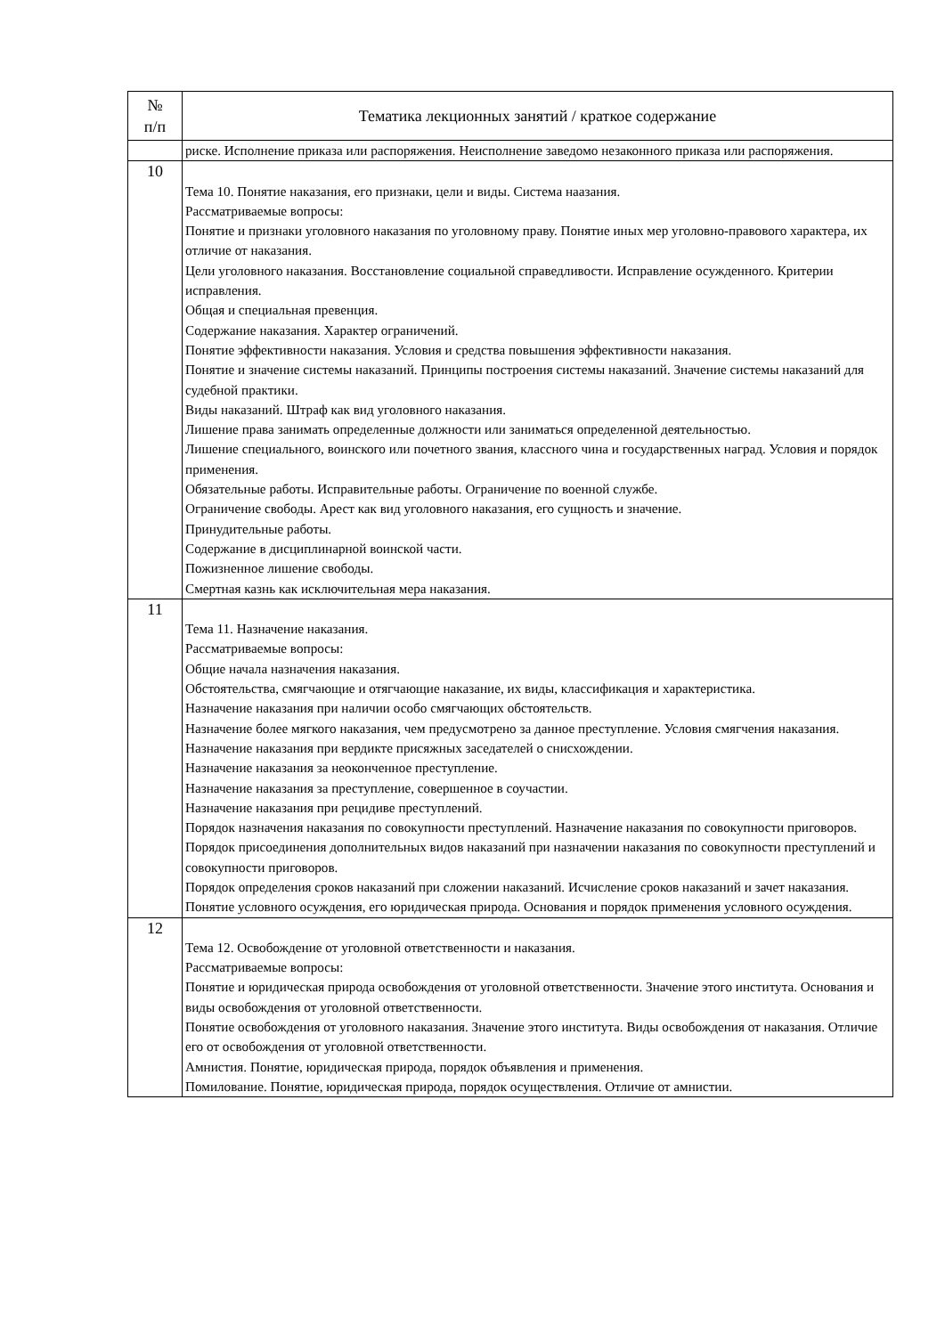| № п/п | Тематика лекционных занятий / краткое содержание |
| --- | --- |
| | риске. Исполнение приказа или распоряжения. Неисполнение заведомо незаконного приказа или распоряжения. |
| 10 | Тема 10. Понятие наказания, его признаки, цели и виды. Система наазания. Рассматриваемые вопросы: Понятие и признаки уголовного наказания по уголовному праву. Понятие иных мер уголовно-правового характера, их отличие от наказания. Цели уголовного наказания. Восстановление социальной справедливости. Исправление осужденного. Критерии исправления. Общая и специальная превенция. Содержание наказания. Характер ограничений. Понятие эффективности наказания. Условия и средства повышения эффективности наказания. Понятие и значение системы наказаний. Принципы построения системы наказаний. Значение системы наказаний для судебной практики. Виды наказаний. Штраф как вид уголовного наказания. Лишение права занимать определенные должности или заниматься определенной деятельностью. Лишение специального, воинского или почетного звания, классного чина и государственных наград. Условия и порядок применения. Обязательные работы. Исправительные работы. Ограничение по военной службе. Ограничение свободы. Арест как вид уголовного наказания, его сущность и значение. Принудительные работы. Содержание в дисциплинарной воинской части. Пожизненное лишение свободы. Смертная казнь как исключительная мера наказания. |
| 11 | Тема 11. Назначение наказания. Рассматриваемые вопросы: Общие начала назначения наказания. Обстоятельства, смягчающие и отягчающие наказание, их виды, классификация и характеристика. Назначение наказания при наличии особо смягчающих обстоятельств. Назначение более мягкого наказания, чем предусмотрено за данное преступление. Условия смягчения наказания. Назначение наказания при вердикте присяжных заседателей о снисхождении. Назначение наказания за неоконченное преступление. Назначение наказания за преступление, совершенное в соучастии. Назначение наказания при рецидиве преступлений. Порядок назначения наказания по совокупности преступлений. Назначение наказания по совокупности приговоров. Порядок присоединения дополнительных видов наказаний при назначении наказания по совокупности преступлений и совокупности приговоров. Порядок определения сроков наказаний при сложении наказаний. Исчисление сроков наказаний и зачет наказания. Понятие условного осуждения, его юридическая природа. Основания и порядок применения условного осуждения. |
| 12 | Тема 12. Освобождение от уголовной ответственности и наказания. Рассматриваемые вопросы: Понятие и юридическая природа освобождения от уголовной ответственности. Значение этого института. Основания и виды освобождения от уголовной ответственности. Понятие освобождения от уголовного наказания. Значение этого института. Виды освобождения от наказания. Отличие его от освобождения от уголовной ответственности. Амнистия. Понятие, юридическая природа, порядок объявления и применения. Помилование. Понятие, юридическая природа, порядок осуществления. Отличие от амнистии. |